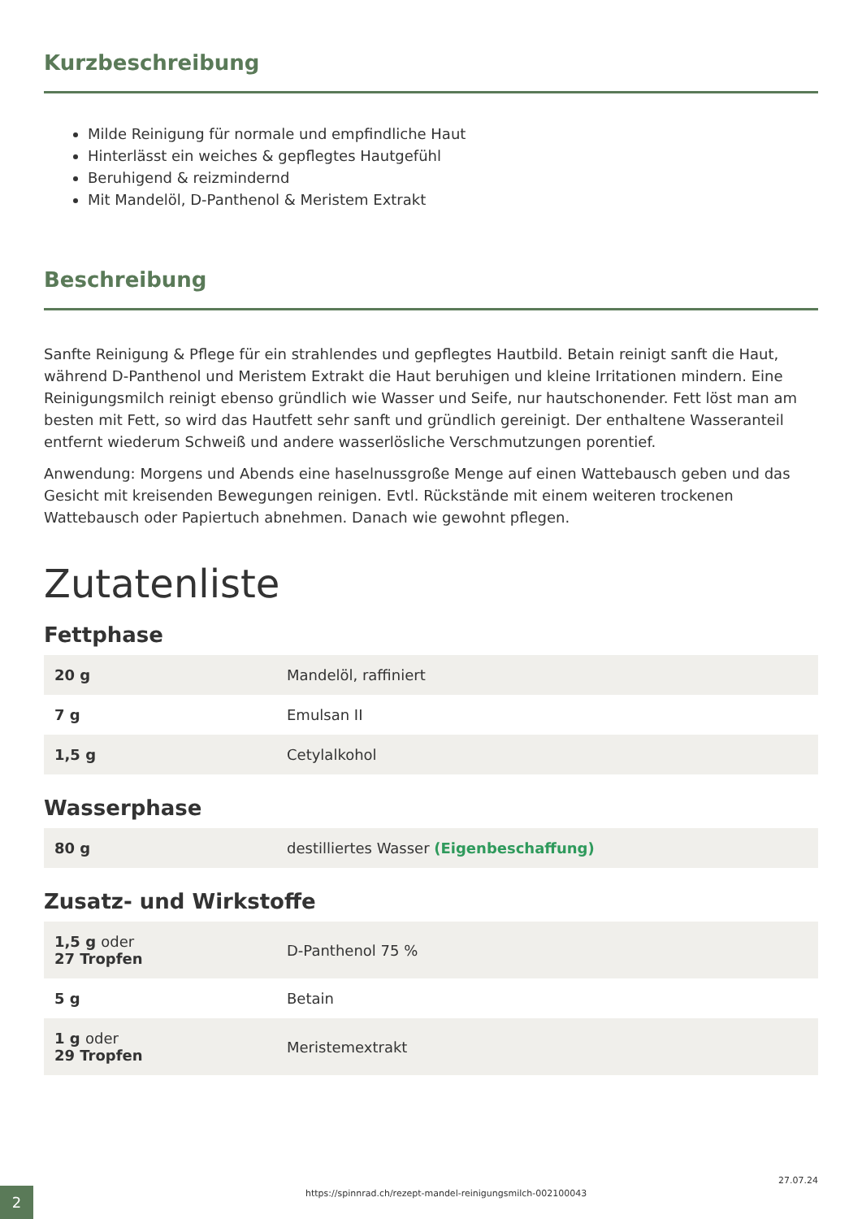Kurzbeschreibung
Milde Reinigung für normale und empfindliche Haut
Hinterlässt ein weiches & gepflegtes Hautgefühl
Beruhigend & reizmindernd
Mit Mandelöl, D-Panthenol & Meristem Extrakt
Beschreibung
Sanfte Reinigung & Pflege für ein strahlendes und gepflegtes Hautbild. Betain reinigt sanft die Haut, während D-Panthenol und Meristem Extrakt die Haut beruhigen und kleine Irritationen mindern. Eine Reinigungsmilch reinigt ebenso gründlich wie Wasser und Seife, nur hautschonender. Fett löst man am besten mit Fett, so wird das Hautfett sehr sanft und gründlich gereinigt. Der enthaltene Wasseranteil entfernt wiederum Schweiß und andere wasserlösliche Verschmutzungen porentief.
Anwendung: Morgens und Abends eine haselnussgroße Menge auf einen Wattebausch geben und das Gesicht mit kreisenden Bewegungen reinigen. Evtl. Rückstände mit einem weiteren trockenen Wattebausch oder Papiertuch abnehmen. Danach wie gewohnt pflegen.
Zutatenliste
Fettphase
| 20 g | Mandelöl, raffiniert |
| 7 g | Emulsan II |
| 1,5 g | Cetylalkohol |
Wasserphase
| 80 g | destilliertes Wasser (Eigenbeschaffung) |
Zusatz- und Wirkstoffe
| 1,5 g oder 27 Tropfen | D-Panthenol 75 % |
| 5 g | Betain |
| 1 g oder 29 Tropfen | Meristemextrakt |
2
https://spinnrad.ch/rezept-mandel-reinigungsmilch-002100043
27.07.24